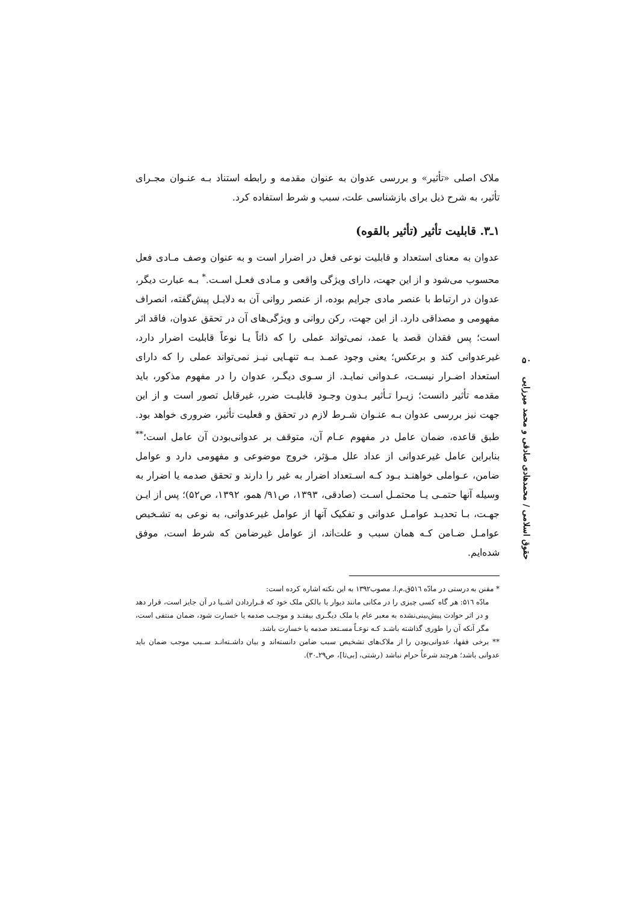ملاک اصلی «تأثیر» و بررسی عدوان به عنوان مقدمه و رابطه استناد بـه عنـوان مجـرای تأثیر، به شرح ذیل برای بازشناسی علت، سبب و شرط استفاده کرد.
۱ـ۳. قابلیت تأثیر (تأثیر بالقوه)
عدوان به معنای استعداد و قابلیت نوعی فعل در اضرار است و به عنوان وصف مـادی فعل محسوب می‌شود و از این جهت، دارای ویژگی واقعی و مـادی فعـل اسـت.<sup>*</sup> بـه عبارت دیگر، عدوان در ارتباط با عنصر مادی جرایم بوده، از عنصر روانی آن به دلایـل پیش‌گفته، انصراف مفهومی و مصداقی دارد. از این جهت، رکن روانی و ویژگی‌های آن در تحقق عدوان، فاقد اثر است؛ پس فقدان قصد یا عمد، نمی‌تواند عملی را که ذاتاً یـا نوعاً قابلیت اضرار دارد، غیرعدوانی کند و برعکس؛ یعنی وجود عمـد بـه تنهـایی نیـز نمی‌تواند عملی را که دارای استعداد اضـرار نیسـت، عـدوانی نمایـد. از سـوی دیگـر، عدوان را در مفهوم مذکور، باید مقدمه تأثیر دانست؛ زیـرا تـأثیر بـدون وجـود قابلیـت ضرر، غیرقابل تصور است و از این جهت نیز بررسی عدوان بـه عنـوان شـرط لازم در تحقق و فعلیت تأثیر، ضروری خواهد بود. طبق قاعده، ضمان عامل در مفهوم عـام آن، متوقف بر عدوانی‌بودن آن عامل است؛<sup>**</sup> بنابراین عامل غیرعدوانی از عداد علل مـؤثر، خروج موضوعی و مفهومی دارد و عوامل ضامن، عـواملی خواهنـد بـود کـه اسـتعداد اضرار به غیر را دارند و تحقق صدمه یا اضرار به وسیله آنها حتمـی یـا محتمـل اسـت (صادقی، ۱۳۹۳، ص۹۱/ همو، ۱۳۹۲، ص۵۲)؛ پس از ایـن جهـت، بـا تحدیـد عوامـل عدوانی و تفکیک آنها از عوامل غیرعدوانی، به نوعی به تشـخیص عوامـل ضـامن کـه همان سبب و علت‌اند، از عوامل غیرضامن که شرط است، موفق شده‌ایم.
* مقنن به درستی در مادّه ۵۱٦ق.م.ا. مصوب۱۳۹۲ به این نکته اشاره کرده است:
مادّه ۵۱٦: هر گاه کسی چیزی را در مکانی مانند دیوار یا بالکن ملک خود که قـراردادن اشـیا در آن جایز است، قرار دهد و در اثر حوادث پیش‌بینی‌نشده به معبر عام یا ملک دیگـری بیفتـد و موجـب صدمه یا خسارت شود، ضمان منتفی است، مگر آنکه آن را طوری گذاشته باشـد کـه نوعـاً مسـتعد صدمه یا خسارت باشد.
** برخی فقها، عدوانی‌بودن را از ملاک‌های تشخیص سبب ضامن دانسته‌اند و بیان داشـته‌انـد سـبب موجب ضمان باید عدوانی باشد؛ هرچند شرعاً حرام نباشد (رشتی، [بی‌تا]، ص۲۹ـ۳۰).
۵۰
حقوق اسلامی / محمدهادی صادقی و محمد میرزایی